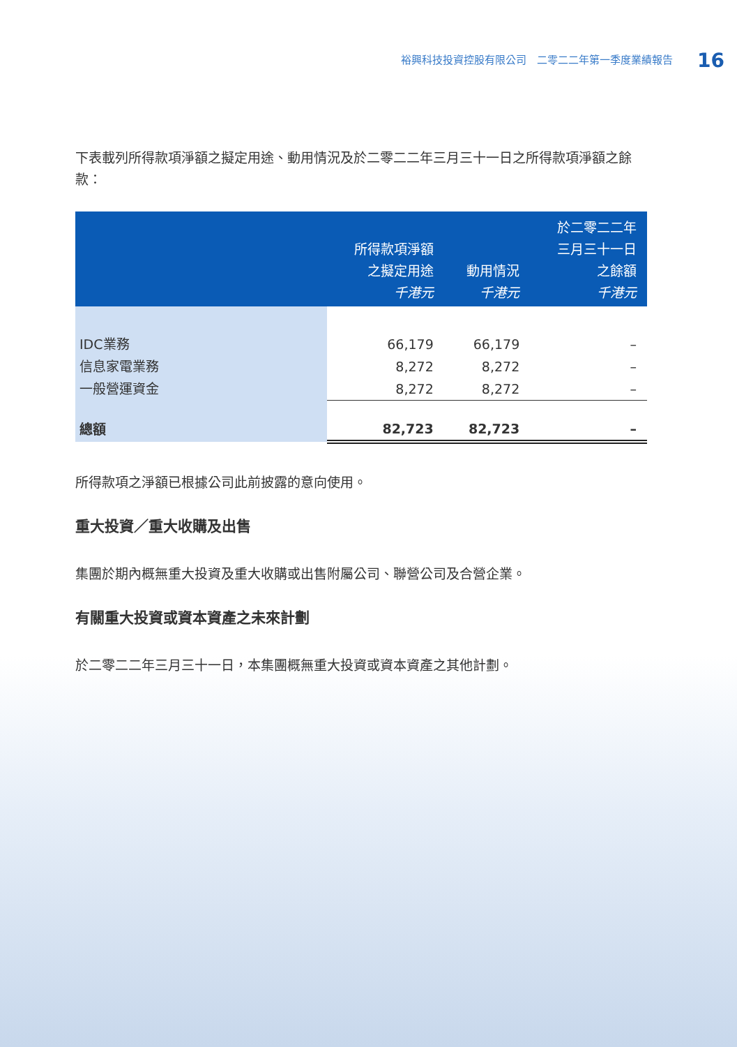裕興科技投資控股有限公司　二零二二年第一季度業績報告 16
下表載列所得款項淨額之擬定用途、動用情況及於二零二二年三月三十一日之所得款項淨額之餘款：
| | 所得款項淨額 之擬定用途 千港元 | 動用情況 千港元 | 於二零二二年 三月三十一日 之餘額 千港元 |
| --- | --- | --- | --- |
| IDC業務 | 66,179 | 66,179 | – |
| 信息家電業務 | 8,272 | 8,272 | – |
| 一般營運資金 | 8,272 | 8,272 | – |
| 總額 | 82,723 | 82,723 | – |
所得款項之淨額已根據公司此前披露的意向使用。
重大投資／重大收購及出售
集團於期內概無重大投資及重大收購或出售附屬公司、聯營公司及合營企業。
有關重大投資或資本資產之未來計劃
於二零二二年三月三十一日，本集團概無重大投資或資本資產之其他計劃。